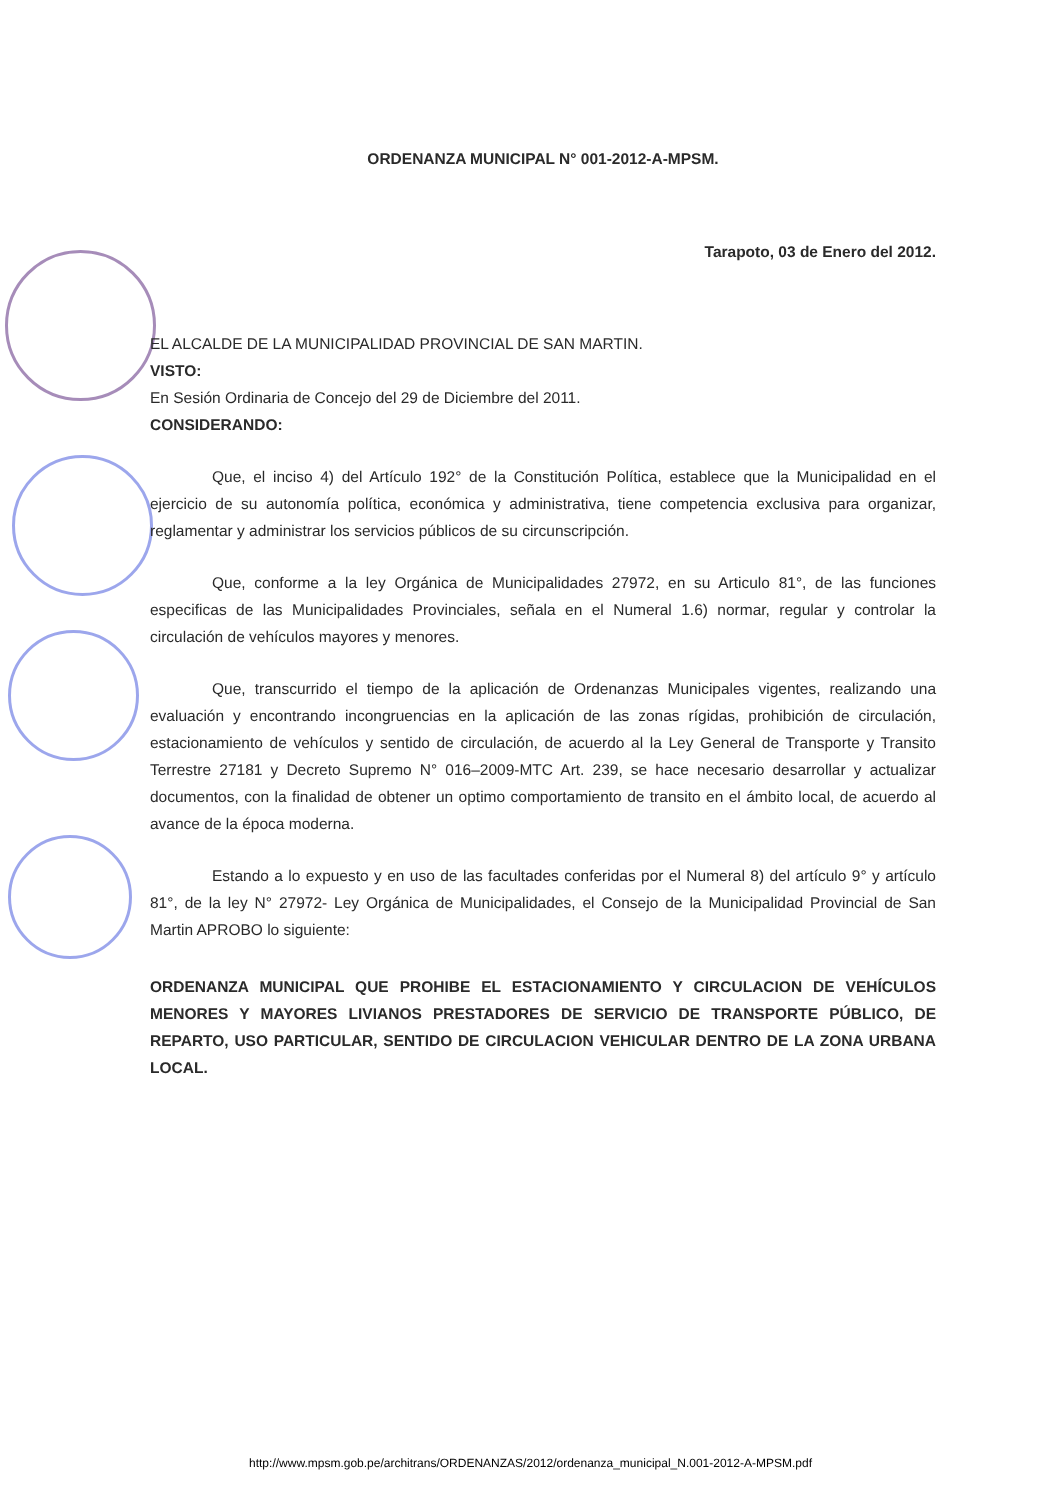ORDENANZA MUNICIPAL N° 001-2012-A-MPSM.
Tarapoto, 03 de Enero del 2012.
EL ALCALDE DE LA MUNICIPALIDAD PROVINCIAL DE SAN MARTIN.
VISTO:
En Sesión Ordinaria de Concejo del 29 de Diciembre del 2011.
CONSIDERANDO:
Que, el inciso 4) del Artículo 192° de la Constitución Política, establece que la Municipalidad en el ejercicio de su autonomía política, económica y administrativa, tiene competencia exclusiva para organizar, reglamentar y administrar los servicios públicos de su circunscripción.
Que, conforme a la ley Orgánica de Municipalidades 27972, en su Articulo 81°, de las funciones especificas de las Municipalidades Provinciales, señala en el Numeral 1.6) normar, regular y controlar la circulación de vehículos mayores y menores.
Que, transcurrido el tiempo de la aplicación de Ordenanzas Municipales vigentes, realizando una evaluación y encontrando incongruencias en la aplicación de las zonas rígidas, prohibición de circulación, estacionamiento de vehículos y sentido de circulación, de acuerdo al la Ley General de Transporte y Transito Terrestre 27181 y Decreto Supremo N° 016–2009-MTC Art. 239, se hace necesario desarrollar y actualizar documentos, con la finalidad de obtener un optimo comportamiento de transito en el ámbito local, de acuerdo al avance de la época moderna.
Estando a lo expuesto y en uso de las facultades conferidas por el Numeral 8) del artículo 9° y artículo 81°, de la ley N° 27972- Ley Orgánica de Municipalidades, el Consejo de la Municipalidad Provincial de San Martin APROBO lo siguiente:
ORDENANZA MUNICIPAL QUE PROHIBE EL ESTACIONAMIENTO Y CIRCULACION DE VEHÍCULOS MENORES Y MAYORES LIVIANOS PRESTADORES DE SERVICIO DE TRANSPORTE PÚBLICO, DE REPARTO, USO PARTICULAR, SENTIDO DE CIRCULACION VEHICULAR DENTRO DE LA ZONA URBANA LOCAL.
http://www.mpsm.gob.pe/architrans/ORDENANZAS/2012/ordenanza_municipal_N.001-2012-A-MPSM.pdf